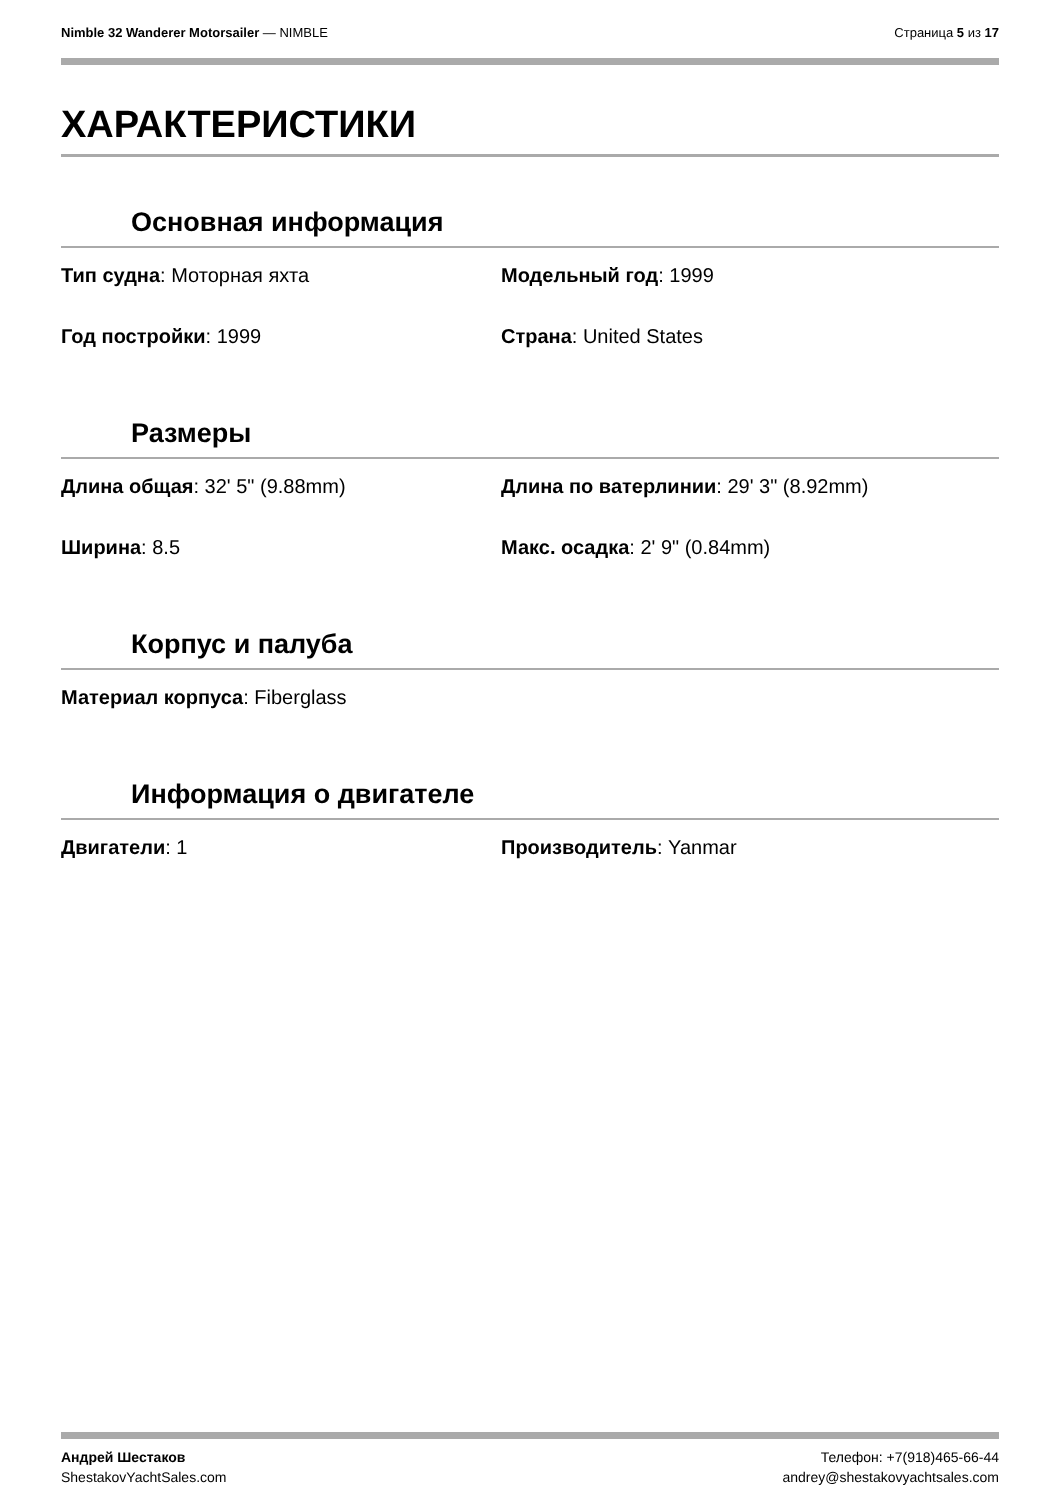Nimble 32 Wanderer Motorsailer — NIMBLE
Страница 5 из 17
ХАРАКТЕРИСТИКИ
Основная информация
Тип судна: Моторная яхта
Модельный год: 1999
Год постройки: 1999
Страна: United States
Размеры
Длина общая: 32' 5" (9.88mm)
Длина по ватерлинии: 29' 3" (8.92mm)
Ширина: 8.5
Макс. осадка: 2' 9" (0.84mm)
Корпус и палуба
Материал корпуса: Fiberglass
Информация о двигателе
Двигатели: 1
Производитель: Yanmar
Андрей Шестаков
ShestakovYachtSales.com
Телефон: +7(918)465-66-44
andrey@shestakovyachtsales.com